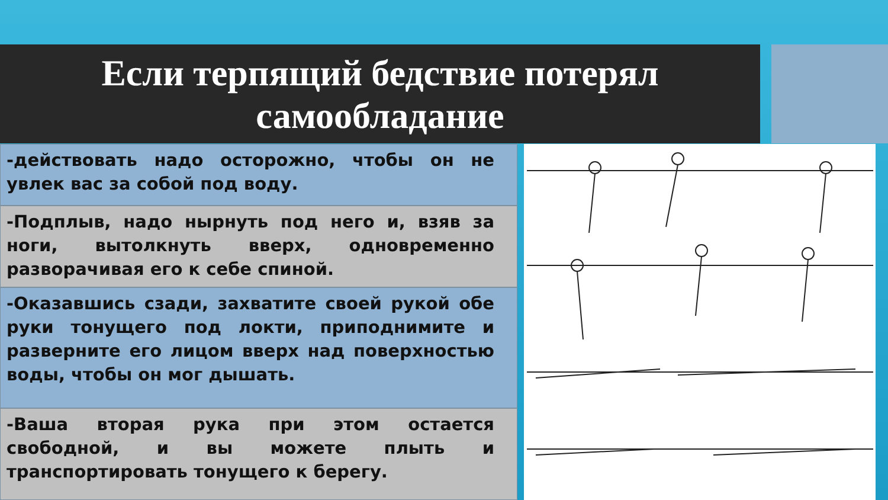Если терпящий бедствие потерял
самообладание
-действовать надо осторожно, чтобы он не увлек вас за собой под воду.
-Подплыв, надо нырнуть под него и, взяв за ноги, вытолкнуть вверх, одновременно разворачивая его к себе спиной.
-Оказавшись сзади, захватите своей рукой обе руки тонущего под локти, приподнимите и разверните его лицом вверх над поверхностью воды, чтобы он мог дышать.
-Ваша вторая рука при этом остается свободной, и вы можете плыть и транспортировать тонущего к берегу.